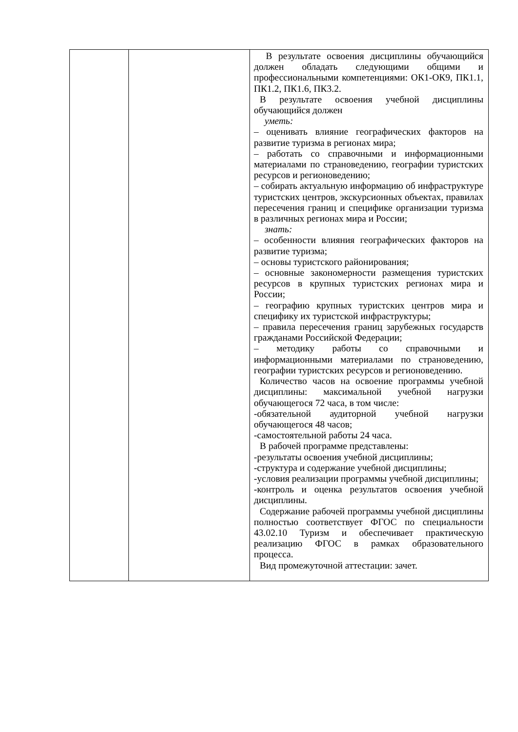| | | В результате освоения дисциплины обучающийся должен обладать следующими общими и профессиональными компетенциями: ОК1-ОК9, ПК1.1, ПК1.2, ПК1.6, ПК3.2. В результате освоения учебной дисциплины обучающийся должен уметь: – оценивать влияние географических факторов на развитие туризма в регионах мира; – работать со справочными и информационными материалами по страноведению, географии туристских ресурсов и регионоведению; – собирать актуальную информацию об инфраструктуре туристских центров, экскурсионных объектах, правилах пересечения границ и специфике организации туризма в различных регионах мира и России; знать: – особенности влияния географических факторов на развитие туризма; – основы туристского районирования; – основные закономерности размещения туристских ресурсов в крупных туристских регионах мира и России; – географию крупных туристских центров мира и специфику их туристской инфраструктуры; – правила пересечения границ зарубежных государств гражданами Российской Федерации; – методику работы со справочными и информационными материалами по страноведению, географии туристских ресурсов и регионоведению. Количество часов на освоение программы учебной дисциплины: максимальной учебной нагрузки обучающегося 72 часа, в том числе: -обязательной аудиторной учебной нагрузки обучающегося 48 часов; -самостоятельной работы 24 часа. В рабочей программе представлены: -результаты освоения учебной дисциплины; -структура и содержание учебной дисциплины; -условия реализации программы учебной дисциплины; -контроль и оценка результатов освоения учебной дисциплины. Содержание рабочей программы учебной дисциплины полностью соответствует ФГОС по специальности 43.02.10 Туризм и обеспечивает практическую реализацию ФГОС в рамках образовательного процесса. Вид промежуточной аттестации: зачет. |